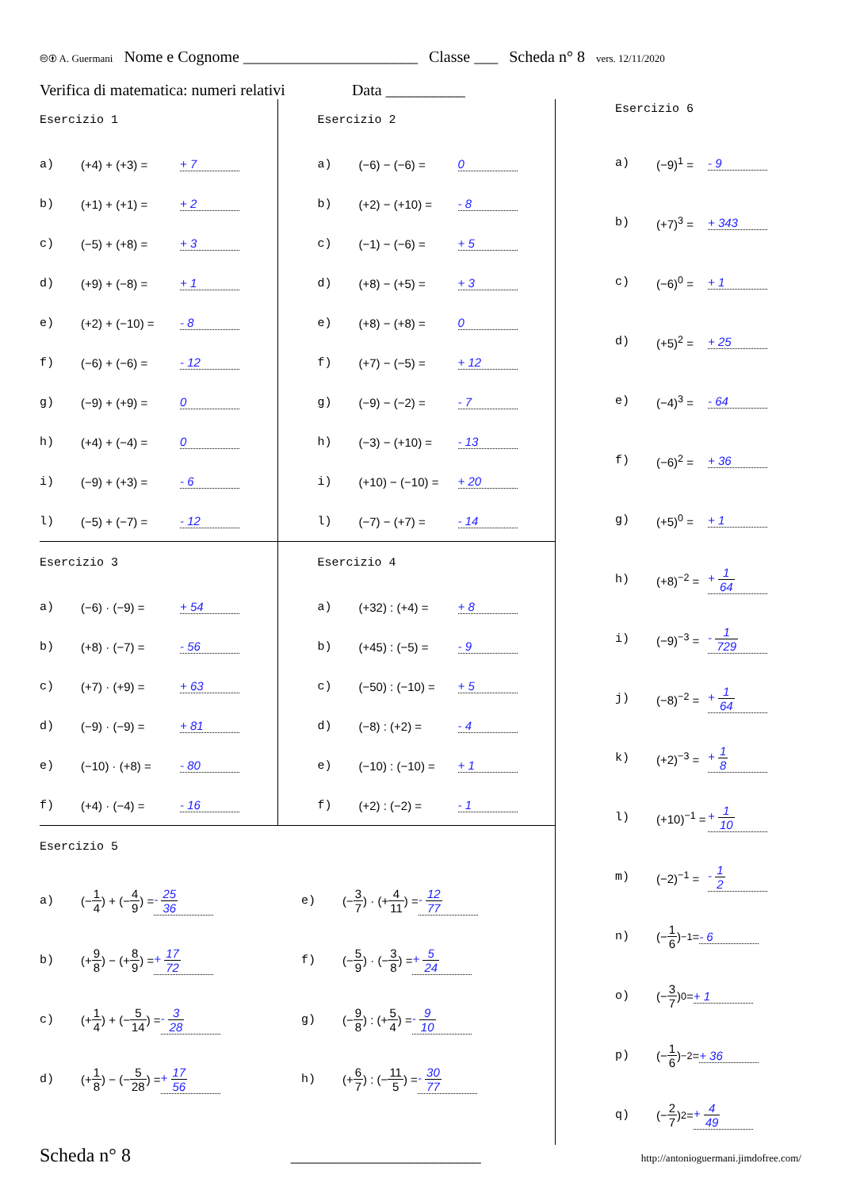🅭🅯 A. Guermani Nome e Cognome ______________________ Classe ___ Scheda n° 8 vers. 12/11/2020
Verifica di matematica: numeri relativi Data __________
Esercizio 1
a) (+4) + (+3) = + 7
b) (+1) + (+1) = + 2
c) (−5) + (+8) = + 3
d) (+9) + (−8) = + 1
e) (+2) + (−10) = - 8
f) (−6) + (−6) = - 12
g) (−9) + (+9) = 0
h) (+4) + (−4) = 0
i) (−9) + (+3) = - 6
l) (−5) + (−7) = - 12
Esercizio 2
a) (−6) − (−6) = 0
b) (+2) − (+10) = - 8
c) (−1) − (−6) = + 5
d) (+8) − (+5) = + 3
e) (+8) − (+8) = 0
f) (+7) − (−5) = + 12
g) (−9) − (−2) = - 7
h) (−3) − (+10) = - 13
i) (+10) − (−10) = + 20
l) (−7) − (+7) = - 14
Esercizio 3
a) (−6) · (−9) = + 54
b) (+8) · (−7) = - 56
c) (+7) · (+9) = + 63
d) (−9) · (−9) = + 81
e) (−10) · (+8) = - 80
f) (+4) · (−4) = - 16
Esercizio 4
a) (+32) : (+4) = + 8
b) (+45) : (−5) = - 9
c) (−50) : (−10) = + 5
d) (−8) : (+2) = - 4
e) (−10) : (−10) = + 1
f) (+2) : (−2) = - 1
Esercizio 5
a) (− 1 4) + (− 4 9) = - 25 36
b) (+ 9 8) − (+ 8 9) = + 17 72
c) (+ 1 4) + (− 5 14) = - 3 28
d) (+ 1 8) − (− 5 28) = + 17 56
e) (− 3 7) · (+ 4 11) = - 12 77
f) (− 5 9) · (− 3 8) = + 5 24
g) (− 9 8) : (+ 5 4) = - 9 10
h) (+ 6 7) : (− 11 5) = - 30 77
Esercizio 6
a) (−9)<sup>1</sup> = - 9
b) (+7)<sup>3</sup> = + 343
c) (−6)<sup>0</sup> = + 1
d) (+5)<sup>2</sup> = + 25
e) (−4)<sup>3</sup> = - 64
f) (−6)<sup>2</sup> = + 36
g) (+5)<sup>0</sup> = + 1
h) (+8)<sup>−2</sup> = + 1 64
i) (−9)<sup>−3</sup> = - 1 729
j) (−8)<sup>−2</sup> = + 1 64
k) (+2)<sup>−3</sup> = + 1 8
l) (+10)<sup>−1</sup> = + 1 10
m) (−2)<sup>−1</sup> = - 1 2
n) (− 1 6)<sup>−1</sup> = - 6
o) (− 3 7)<sup>0</sup> = + 1
p) (− 1 6)<sup>−2</sup> = + 36
q) (− 2 7)<sup>2</sup> = + 4 49
Scheda n° 8 ________________________ http://antonioguermani.jimdofree.com/